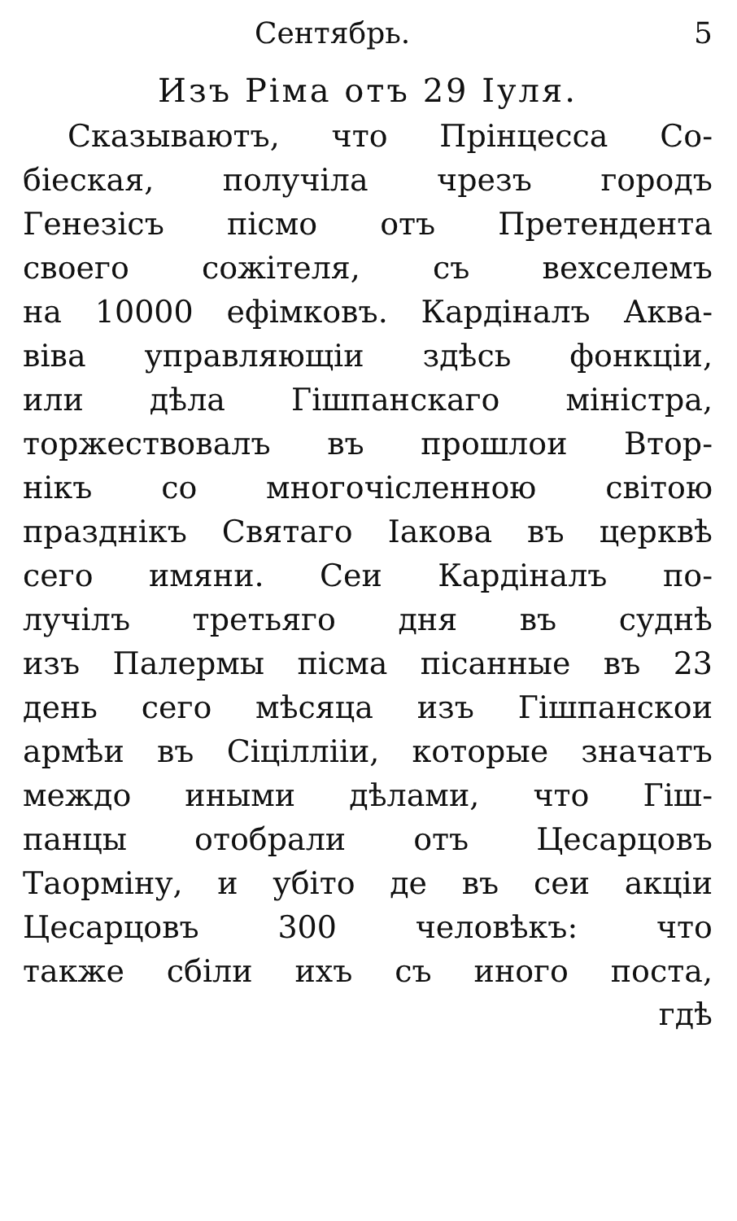Сентябрь. 5
Изъ Ріма отъ 29 Іуля.
Сказываютъ, что Прінцесса Со-
біеская, получіла чрезъ городъ
Генезісъ пісмо отъ Претендента
своего сожітеля, съ вехселемъ
на 10000 ефімковъ. Кардіналъ Аква-
віва управляющіи здѣсь фонкціи,
или дѣла Гішпанскаго міністра,
торжествовалъ въ прошлои Втор-
нікъ со многочісленною світою
празднікъ Святаго Іакова въ церквѣ
сего имяни. Сеи Кардіналъ по-
лучілъ третьяго дня въ суднѣ
изъ Палермы пісма пісанные въ 23
день сего мѣсяца изъ Гішпанскои
армѣи въ Сіціллііи, которые значатъ
междо иными дѣлами, что Гіш-
панцы отобрали отъ Цесарцовъ
Таорміну, и убіто де въ сеи акціи
Цесарцовъ 300 человѣкъ: что
также сбіли ихъ съ иного поста,
гдѣ